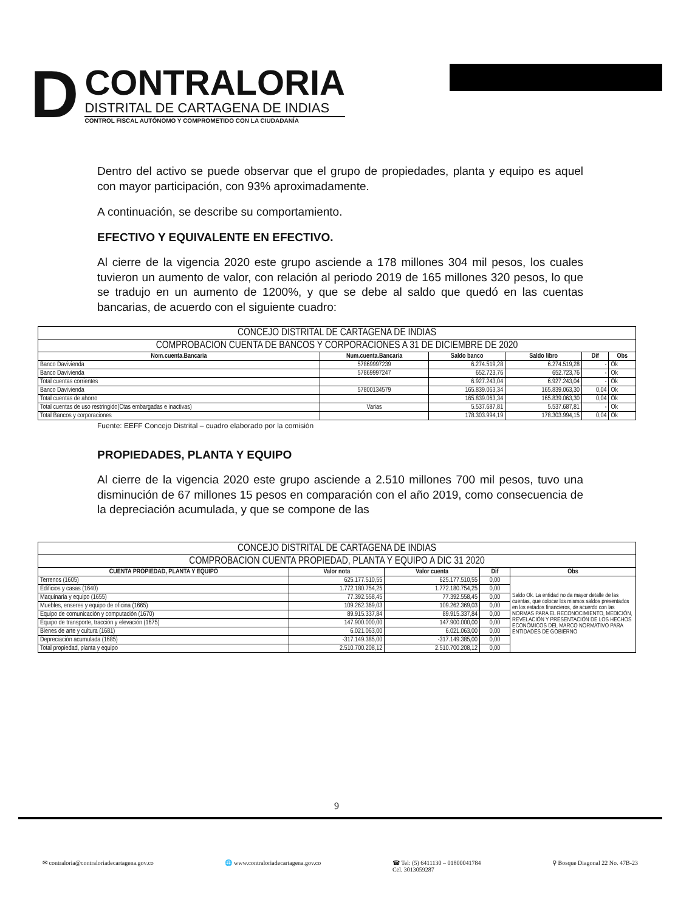D
CONTRALORIA
DISTRITAL DE CARTAGENA DE INDIAS
CONTROL FISCAL AUTÓNOMO Y COMPROMETIDO CON LA CIUDADANÍA
Dentro del activo se puede observar que el grupo de propiedades, planta y equipo es aquel con mayor participación, con 93% aproximadamente.
A continuación, se describe su comportamiento.
EFECTIVO Y EQUIVALENTE EN EFECTIVO.
Al cierre de la vigencia 2020 este grupo asciende a 178 millones 304 mil pesos, los cuales tuvieron un aumento de valor, con relación al periodo 2019 de 165 millones 320 pesos, lo que se tradujo en un aumento de 1200%, y que se debe al saldo que quedó en las cuentas bancarias, de acuerdo con el siguiente cuadro:
| CONCEJO DISTRITAL DE CARTAGENA DE INDIAS | | | | | |
| --- | --- | --- | --- | --- | --- |
| COMPROBACION CUENTA DE BANCOS Y CORPORACIONES A 31 DE DICIEMBRE DE 2020 | | | | | |
| Nom.cuenta.Bancaria | Num.cuenta.Bancaria | Saldo banco | Saldo libro | Dif | Obs |
| Banco Davivienda | 57869997239 | 6.274.519,28 | 6.274.519,28 | - | Ok |
| Banco Davivienda | 57869997247 | 652.723,76 | 652.723,76 | - | Ok |
| Total cuentas corrientes | | 6.927.243,04 | 6.927.243,04 | - | Ok |
| Banco Davivienda | 57800134579 | 165.839.063,34 | 165.839.063,30 | 0,04 | Ok |
| Total cuentas de ahorro | | 165.839.063,34 | 165.839.063,30 | 0,04 | Ok |
| Total cuentas de uso restringido(Ctas embargadas e inactivas) | Varias | 5.537.687,81 | 5.537.687,81 | - | Ok |
| Total Bancos y corporaciones | | 178.303.994,19 | 178.303.994,15 | 0,04 | Ok |
Fuente: EEFF Concejo Distrital – cuadro elaborado por la comisión
PROPIEDADES, PLANTA Y EQUIPO
Al cierre de la vigencia 2020 este grupo asciende a 2.510 millones 700 mil pesos, tuvo una disminución de 67 millones 15 pesos en comparación con el año 2019, como consecuencia de la depreciación acumulada, y que se compone de las
| CONCEJO DISTRITAL DE CARTAGENA DE INDIAS | | | | |
| --- | --- | --- | --- | --- |
| COMPROBACION CUENTA PROPIEDAD, PLANTA Y EQUIPO A DIC 31 2020 | | | | |
| CUENTA PROPIEDAD, PLANTA Y EQUIPO | Valor nota | Valor cuenta | Dif | Obs |
| Terrenos (1605) | 625.177.510,55 | 625.177.510,55 | 0,00 | Saldo Ok. La entidad no da mayor detalle de las cuentas, que colocar los mismos saldos presentados en los estados financieros, de acuerdo con las NORMAS PARA EL RECONOCIMIENTO, MEDICIÓN, REVELACIÓN Y PRESENTACIÓN DE LOS HECHOS ECONÓMICOS DEL MARCO NORMATIVO PARA ENTIDADES DE GOBIERNO |
| Edificios y casas (1640) | 1.772.180.754,25 | 1.772.180.754,25 | 0,00 | |
| Maquinaria y equipo (1655) | 77.392.558,45 | 77.392.558,45 | 0,00 | |
| Muebles, enseres y equipo de oficina (1665) | 109.262.369,03 | 109.262.369,03 | 0,00 | |
| Equipo de comunicación y computación (1670) | 89.915.337,84 | 89.915.337,84 | 0,00 | |
| Equipo de transporte, tracción y elevación (1675) | 147.900.000,00 | 147.900.000,00 | 0,00 | |
| Bienes de arte y cultura (1681) | 6.021.063,00 | 6.021.063,00 | 0,00 | |
| Depreciación acumulada (1685) | -317.149.385,00 | -317.149.385,00 | 0,00 | |
| Total propiedad, planta y equipo | 2.510.700.208,12 | 2.510.700.208,12 | 0,00 | |
9
✉ contraloria@contraloriadecartagena.gov.co 🌐 www.contraloriadecartagena.gov.co ☎ Tel: (5) 6411130 – 01800041784
Cel. 3013059287 ⚲ Bosque Diagonal 22 No. 47B-23